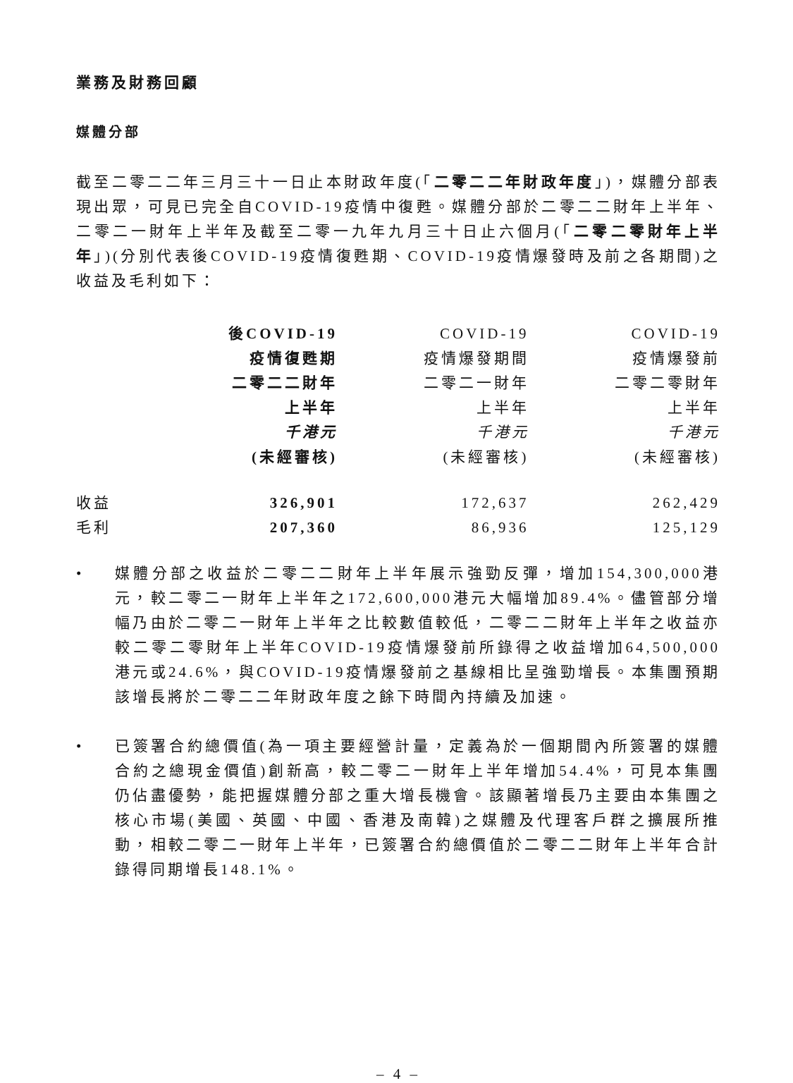業務及財務回顧
媒體分部
截至二零二二年三月三十一日止本財政年度(「二零二二年財政年度」)，媒體分部表現出眾，可見已完全自COVID-19疫情中復甦。媒體分部於二零二二財年上半年、二零二一財年上半年及截至二零一九年九月三十日止六個月(「二零二零財年上半年」)(分別代表後COVID-19疫情復甦期、COVID-19疫情爆發時及前之各期間)之收益及毛利如下：
| | 後COVID-19 疫情復甦期 二零二二財年 上半年 千港元 (未經審核) | COVID-19 疫情爆發期間 二零二一財年 上半年 千港元 (未經審核) | COVID-19 疫情爆發前 二零二零財年 上半年 千港元 (未經審核) |
| --- | --- | --- | --- |
| 收益 | 326,901 | 172,637 | 262,429 |
| 毛利 | 207,360 | 86,936 | 125,129 |
•
媒體分部之收益於二零二二財年上半年展示強勁反彈，增加154,300,000港元，較二零二一財年上半年之172,600,000港元大幅增加89.4%。儘管部分增幅乃由於二零二一財年上半年之比較數值較低，二零二二財年上半年之收益亦較二零二零財年上半年COVID-19疫情爆發前所錄得之收益增加64,500,000港元或24.6%，與COVID-19疫情爆發前之基線相比呈強勁增長。本集團預期該增長將於二零二二年財政年度之餘下時間內持續及加速。
•
已簽署合約總價值(為一項主要經營計量，定義為於一個期間內所簽署的媒體合約之總現金價值)創新高，較二零二一財年上半年增加54.4%，可見本集團仍佔盡優勢，能把握媒體分部之重大增長機會。該顯著增長乃主要由本集團之核心市場(美國、英國、中國、香港及南韓)之媒體及代理客戶群之擴展所推動，相較二零二一財年上半年，已簽署合約總價值於二零二二財年上半年合計錄得同期增長148.1%。
– 4 –